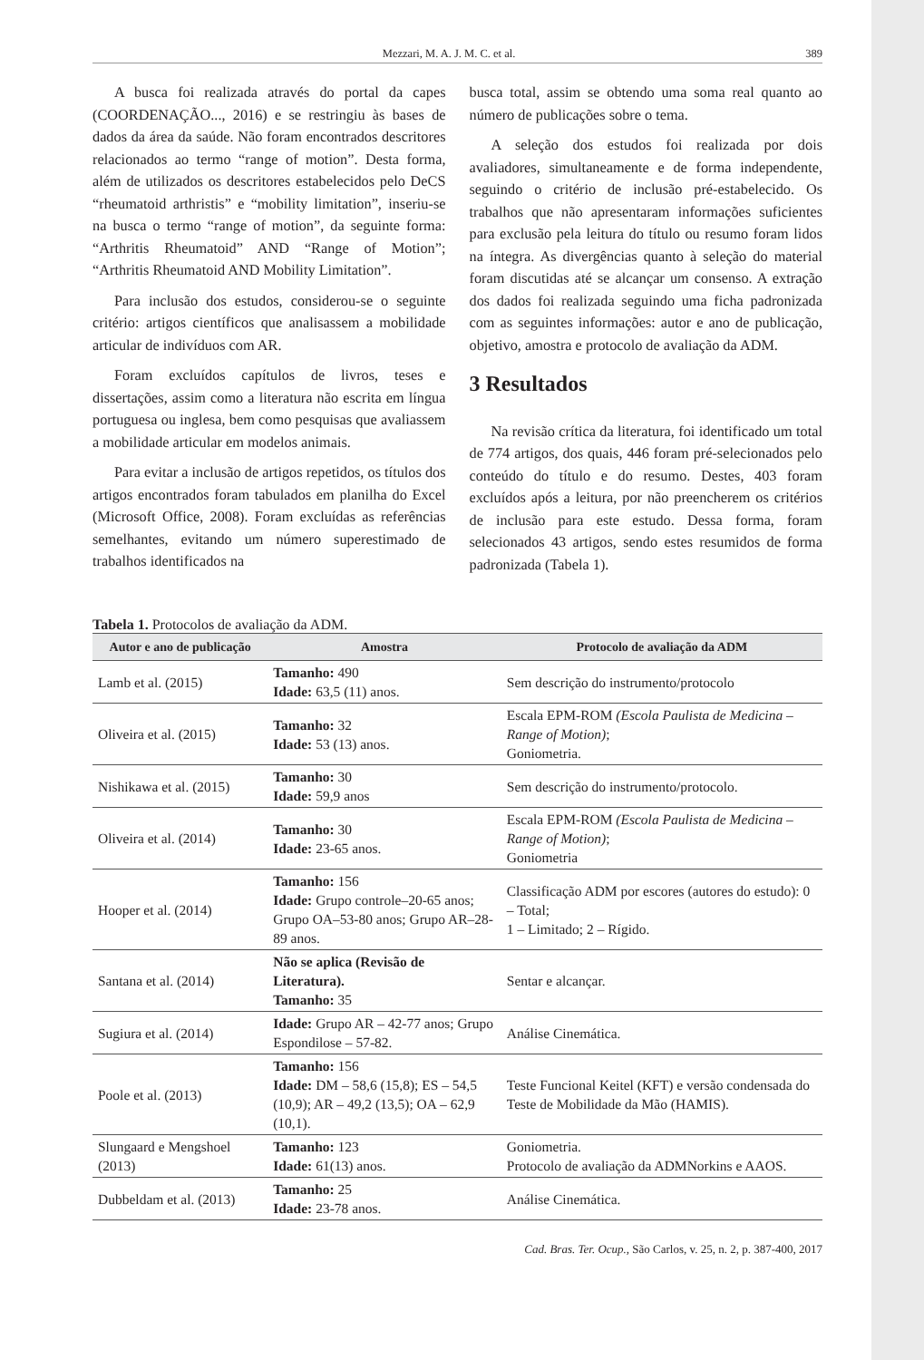Mezzari, M. A. J. M. C. et al. 389
A busca foi realizada através do portal da capes (COORDENAÇÃO..., 2016) e se restringiu às bases de dados da área da saúde. Não foram encontrados descritores relacionados ao termo “range of motion”. Desta forma, além de utilizados os descritores estabelecidos pelo DeCS “rheumatoid arthristis” e “mobility limitation”, inseriu-se na busca o termo “range of motion”, da seguinte forma: “Arthritis Rheumatoid” AND “Range of Motion”; “Arthritis Rheumatoid AND Mobility Limitation”.
Para inclusão dos estudos, considerou-se o seguinte critério: artigos científicos que analisassem a mobilidade articular de indivíduos com AR.
Foram excluídos capítulos de livros, teses e dissertações, assim como a literatura não escrita em língua portuguesa ou inglesa, bem como pesquisas que avaliassem a mobilidade articular em modelos animais.
Para evitar a inclusão de artigos repetidos, os títulos dos artigos encontrados foram tabulados em planilha do Excel (Microsoft Office, 2008). Foram excluídas as referências semelhantes, evitando um número superestimado de trabalhos identificados na
busca total, assim se obtendo uma soma real quanto ao número de publicações sobre o tema.
A seleção dos estudos foi realizada por dois avaliadores, simultaneamente e de forma independente, seguindo o critério de inclusão pré-estabelecido. Os trabalhos que não apresentaram informações suficientes para exclusão pela leitura do título ou resumo foram lidos na íntegra. As divergências quanto à seleção do material foram discutidas até se alcançar um consenso. A extração dos dados foi realizada seguindo uma ficha padronizada com as seguintes informações: autor e ano de publicação, objetivo, amostra e protocolo de avaliação da ADM.
3 Resultados
Na revisão crítica da literatura, foi identificado um total de 774 artigos, dos quais, 446 foram pré-selecionados pelo conteúdo do título e do resumo. Destes, 403 foram excluídos após a leitura, por não preencherem os critérios de inclusão para este estudo. Dessa forma, foram selecionados 43 artigos, sendo estes resumidos de forma padronizada (Tabela 1).
Tabela 1. Protocolos de avaliação da ADM.
| Autor e ano de publicação | Amostra | Protocolo de avaliação da ADM |
| --- | --- | --- |
| Lamb et al. (2015) | Tamanho: 490 Idade: 63,5 (11) anos. | Sem descrição do instrumento/protocolo |
| Oliveira et al. (2015) | Tamanho: 32 Idade: 53 (13) anos. | Escala EPM-ROM (Escola Paulista de Medicina – Range of Motion) ; Goniometria. |
| Nishikawa et al. (2015) | Tamanho: 30 Idade: 59,9 anos | Sem descrição do instrumento/protocolo. |
| Oliveira et al. (2014) | Tamanho: 30 Idade: 23-65 anos. | Escala EPM-ROM (Escola Paulista de Medicina – Range of Motion) ; Goniometria |
| Hooper et al. (2014) | Tamanho: 156 Idade: Grupo controle–20-65 anos; Grupo OA–53-80 anos; Grupo AR–28-89 anos. | Classificação ADM por escores (autores do estudo): 0 – Total; 1 – Limitado; 2 – Rígido. |
| Santana et al. (2014) | Não se aplica (Revisão de Literatura). Tamanho: 35 | Sentar e alcançar. |
| Sugiura et al. (2014) | Idade: Grupo AR – 42-77 anos; Grupo Espondilose – 57-82. | Análise Cinemática. |
| Poole et al. (2013) | Tamanho: 156 Idade: DM – 58,6 (15,8); ES – 54,5 (10,9); AR – 49,2 (13,5); OA – 62,9 (10,1). | Teste Funcional Keitel (KFT) e versão condensada do Teste de Mobilidade da Mão (HAMIS). |
| Slungaard e Mengshoel (2013) | Tamanho: 123 Idade: 61(13) anos. | Goniometria. Protocolo de avaliação da ADMNorkins e AAOS. |
| Dubbeldam et al. (2013) | Tamanho: 25 Idade: 23-78 anos. | Análise Cinemática. |
Cad. Bras. Ter. Ocup., São Carlos, v. 25, n. 2, p. 387-400, 2017